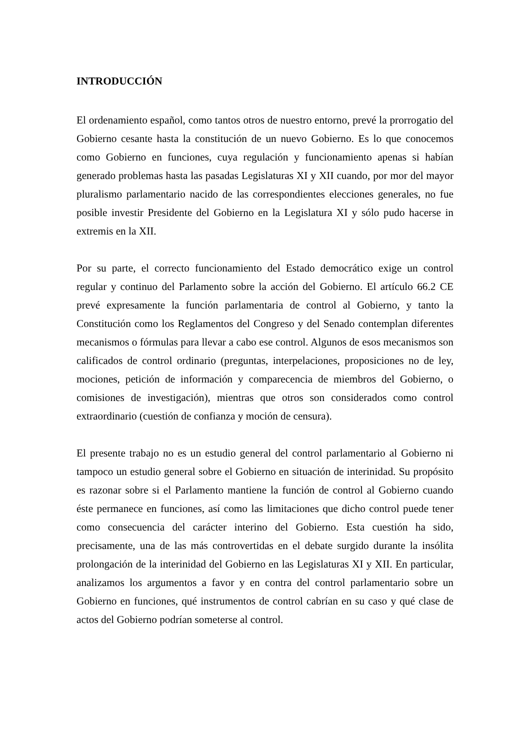INTRODUCCIÓN
El ordenamiento español, como tantos otros de nuestro entorno, prevé la prorrogatio del Gobierno cesante hasta la constitución de un nuevo Gobierno. Es lo que conocemos como Gobierno en funciones, cuya regulación y funcionamiento apenas si habían generado problemas hasta las pasadas Legislaturas XI y XII cuando, por mor del mayor pluralismo parlamentario nacido de las correspondientes elecciones generales, no fue posible investir Presidente del Gobierno en la Legislatura XI y sólo pudo hacerse in extremis en la XII.
Por su parte, el correcto funcionamiento del Estado democrático exige un control regular y continuo del Parlamento sobre la acción del Gobierno. El artículo 66.2 CE prevé expresamente la función parlamentaria de control al Gobierno, y tanto la Constitución como los Reglamentos del Congreso y del Senado contemplan diferentes mecanismos o fórmulas para llevar a cabo ese control. Algunos de esos mecanismos son calificados de control ordinario (preguntas, interpelaciones, proposiciones no de ley, mociones, petición de información y comparecencia de miembros del Gobierno, o comisiones de investigación), mientras que otros son considerados como control extraordinario (cuestión de confianza y moción de censura).
El presente trabajo no es un estudio general del control parlamentario al Gobierno ni tampoco un estudio general sobre el Gobierno en situación de interinidad. Su propósito es razonar sobre si el Parlamento mantiene la función de control al Gobierno cuando éste permanece en funciones, así como las limitaciones que dicho control puede tener como consecuencia del carácter interino del Gobierno. Esta cuestión ha sido, precisamente, una de las más controvertidas en el debate surgido durante la insólita prolongación de la interinidad del Gobierno en las Legislaturas XI y XII. En particular, analizamos los argumentos a favor y en contra del control parlamentario sobre un Gobierno en funciones, qué instrumentos de control cabrían en su caso y qué clase de actos del Gobierno podrían someterse al control.